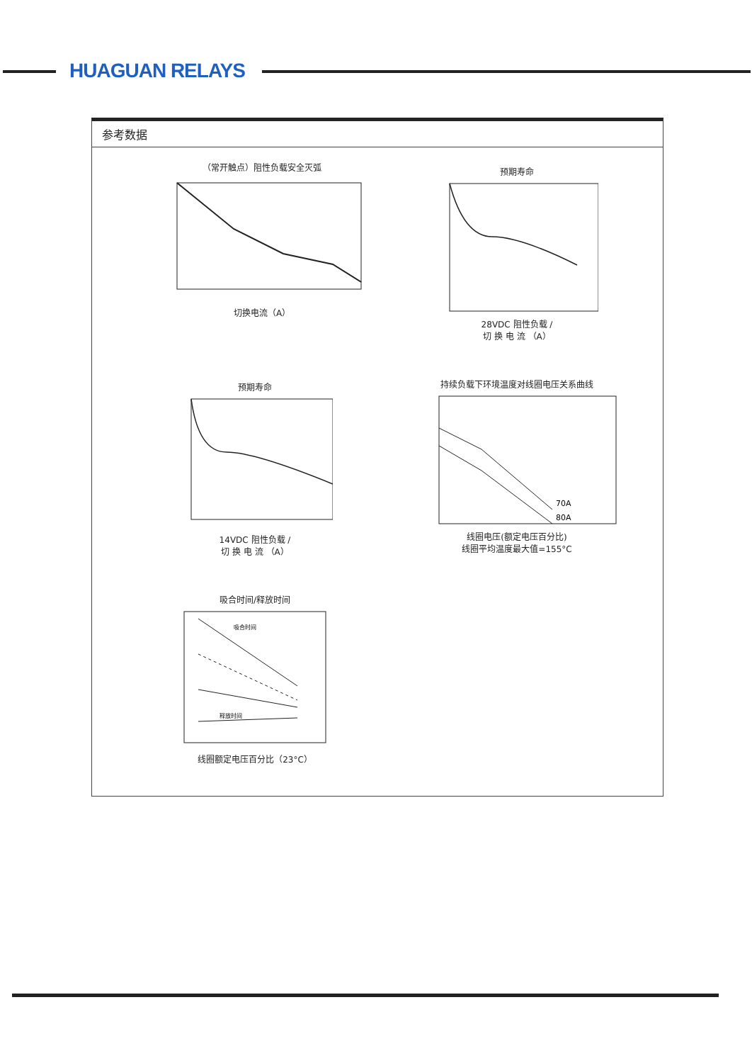HUAGUAN RELAYS
参考数据
（常开触点）阻性负载安全灭弧
切换电流（A）
预期寿命
28VDC 阻性负载 /
切 换 电 流 （A）
预期寿命
14VDC 阻性负载 /
切 换 电 流 （A）
持续负载下环境温度对线圈电压关系曲线
70A
80A
线圈电压(额定电压百分比)
线圈平均温度最大值=155°C
吸合时间/释放时间
吸合时间
释放时间
线圈额定电压百分比（23°C）